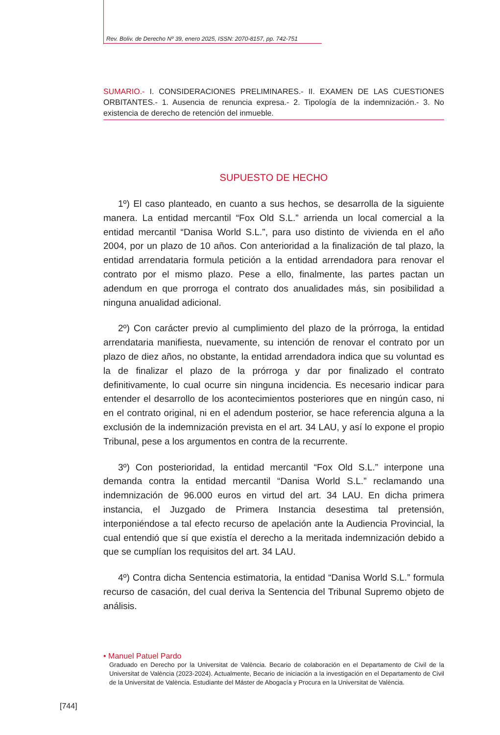Rev. Boliv. de Derecho Nº 39, enero 2025, ISSN: 2070-8157, pp. 742-751
SUMARIO.- I. CONSIDERACIONES PRELIMINARES.- II. EXAMEN DE LAS CUESTIONES ORBITANTES.- 1. Ausencia de renuncia expresa.- 2. Tipología de la indemnización.- 3. No existencia de derecho de retención del inmueble.
SUPUESTO DE HECHO
1º) El caso planteado, en cuanto a sus hechos, se desarrolla de la siguiente manera. La entidad mercantil “Fox Old S.L.” arrienda un local comercial a la entidad mercantil “Danisa World S.L.”, para uso distinto de vivienda en el año 2004, por un plazo de 10 años. Con anterioridad a la finalización de tal plazo, la entidad arrendataria formula petición a la entidad arrendadora para renovar el contrato por el mismo plazo. Pese a ello, finalmente, las partes pactan un adendum en que prorroga el contrato dos anualidades más, sin posibilidad a ninguna anualidad adicional.
2º) Con carácter previo al cumplimiento del plazo de la prórroga, la entidad arrendataria manifiesta, nuevamente, su intención de renovar el contrato por un plazo de diez años, no obstante, la entidad arrendadora indica que su voluntad es la de finalizar el plazo de la prórroga y dar por finalizado el contrato definitivamente, lo cual ocurre sin ninguna incidencia. Es necesario indicar para entender el desarrollo de los acontecimientos posteriores que en ningún caso, ni en el contrato original, ni en el adendum posterior, se hace referencia alguna a la exclusión de la indemnización prevista en el art. 34 LAU, y así lo expone el propio Tribunal, pese a los argumentos en contra de la recurrente.
3º) Con posterioridad, la entidad mercantil “Fox Old S.L.” interpone una demanda contra la entidad mercantil “Danisa World S.L.” reclamando una indemnización de 96.000 euros en virtud del art. 34 LAU. En dicha primera instancia, el Juzgado de Primera Instancia desestima tal pretensión, interponiéndose a tal efecto recurso de apelación ante la Audiencia Provincial, la cual entendió que sí que existía el derecho a la meritada indemnización debido a que se cumplían los requisitos del art. 34 LAU.
4º) Contra dicha Sentencia estimatoria, la entidad “Danisa World S.L.” formula recurso de casación, del cual deriva la Sentencia del Tribunal Supremo objeto de análisis.
• Manuel Patuel Pardo
Graduado en Derecho por la Universitat de València. Becario de colaboración en el Departamento de Civil de la Universitat de València (2023-2024). Actualmente, Becario de iniciación a la investigación en el Departamento de Civil de la Universitat de València. Estudiante del Máster de Abogacía y Procura en la Universitat de València.
[744]